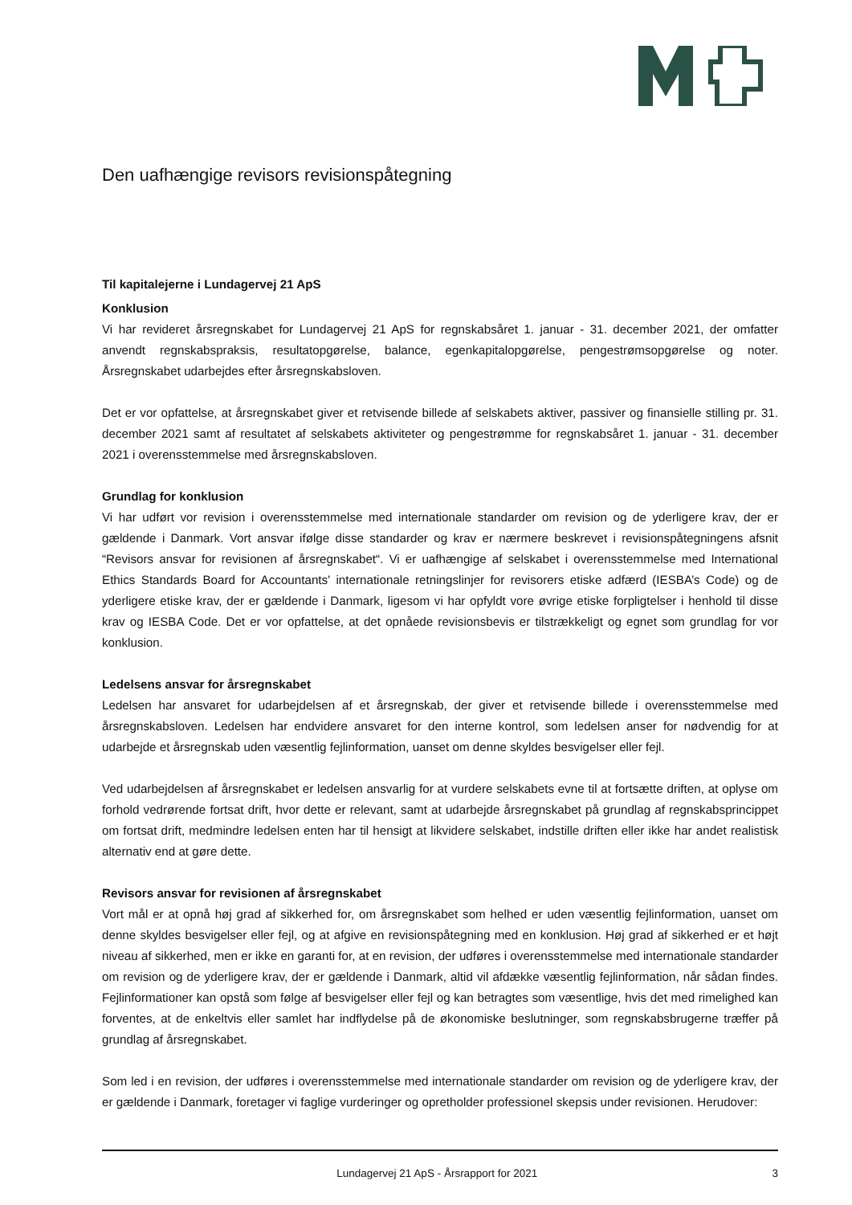Den uafhængige revisors revisionspåtegning
Til kapitalejerne i Lundagervej 21 ApS
Konklusion
Vi har revideret årsregnskabet for Lundagervej 21 ApS for regnskabsåret 1. januar - 31. december 2021, der omfatter anvendt regnskabspraksis, resultatopgørelse, balance, egenkapitalopgørelse, pengestrømsopgørelse og noter. Årsregnskabet udarbejdes efter årsregnskabsloven.
Det er vor opfattelse, at årsregnskabet giver et retvisende billede af selskabets aktiver, passiver og finansielle stilling pr. 31. december 2021 samt af resultatet af selskabets aktiviteter og pengestrømme for regnskabsåret 1. januar - 31. december 2021 i overensstemmelse med årsregnskabsloven.
Grundlag for konklusion
Vi har udført vor revision i overensstemmelse med internationale standarder om revision og de yderligere krav, der er gældende i Danmark. Vort ansvar ifølge disse standarder og krav er nærmere beskrevet i revisionspåtegningens afsnit “Revisors ansvar for revisionen af årsregnskabet“. Vi er uafhængige af selskabet i overensstemmelse med International Ethics Standards Board for Accountants' internationale retningslinjer for revisorers etiske adfærd (IESBA’s Code) og de yderligere etiske krav, der er gældende i Danmark, ligesom vi har opfyldt vore øvrige etiske forpligtelser i henhold til disse krav og IESBA Code. Det er vor opfattelse, at det opnåede revisionsbevis er tilstrækkeligt og egnet som grundlag for vor konklusion.
Ledelsens ansvar for årsregnskabet
Ledelsen har ansvaret for udarbejdelsen af et årsregnskab, der giver et retvisende billede i overensstemmelse med årsregnskabsloven. Ledelsen har endvidere ansvaret for den interne kontrol, som ledelsen anser for nødvendig for at udarbejde et årsregnskab uden væsentlig fejlinformation, uanset om denne skyldes besvigelser eller fejl.
Ved udarbejdelsen af årsregnskabet er ledelsen ansvarlig for at vurdere selskabets evne til at fortsætte driften, at oplyse om forhold vedrørende fortsat drift, hvor dette er relevant, samt at udarbejde årsregnskabet på grundlag af regnskabsprincippet om fortsat drift, medmindre ledelsen enten har til hensigt at likvidere selskabet, indstille driften eller ikke har andet realistisk alternativ end at gøre dette.
Revisors ansvar for revisionen af årsregnskabet
Vort mål er at opnå høj grad af sikkerhed for, om årsregnskabet som helhed er uden væsentlig fejlinformation, uanset om denne skyldes besvigelser eller fejl, og at afgive en revisionspåtegning med en konklusion. Høj grad af sikkerhed er et højt niveau af sikkerhed, men er ikke en garanti for, at en revision, der udføres i overensstemmelse med internationale standarder om revision og de yderligere krav, der er gældende i Danmark, altid vil afdække væsentlig fejlinformation, når sådan findes. Fejlinformationer kan opstå som følge af besvigelser eller fejl og kan betragtes som væsentlige, hvis det med rimelighed kan forventes, at de enkeltvis eller samlet har indflydelse på de økonomiske beslutninger, som regnskabsbrugerne træffer på grundlag af årsregnskabet.
Som led i en revision, der udføres i overensstemmelse med internationale standarder om revision og de yderligere krav, der er gældende i Danmark, foretager vi faglige vurderinger og opretholder professionel skepsis under revisionen. Herudover:
Lundagervej 21 ApS - Årsrapport for 2021 3